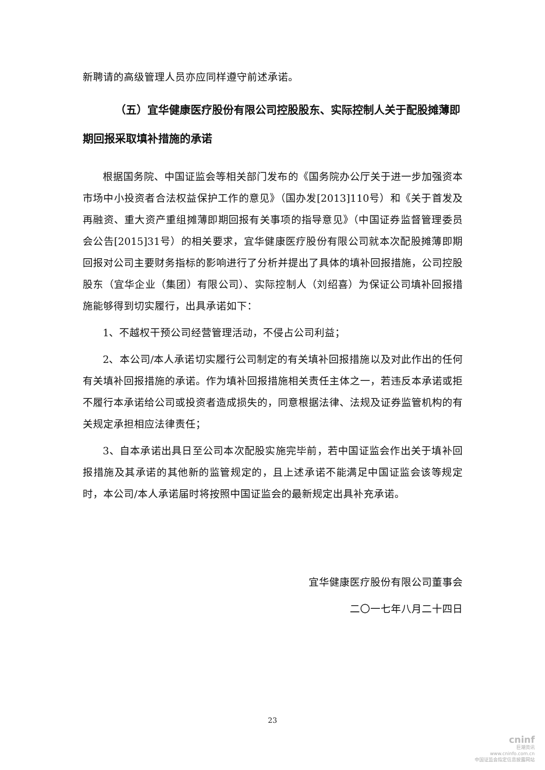新聘请的高级管理人员亦应同样遵守前述承诺。
（五）宜华健康医疗股份有限公司控股股东、实际控制人关于配股摊薄即期回报采取填补措施的承诺
根据国务院、中国证监会等相关部门发布的《国务院办公厅关于进一步加强资本市场中小投资者合法权益保护工作的意见》（国办发[2013]110号）和《关于首发及再融资、重大资产重组摊薄即期回报有关事项的指导意见》（中国证券监督管理委员会公告[2015]31号）的相关要求，宜华健康医疗股份有限公司就本次配股摊薄即期回报对公司主要财务指标的影响进行了分析并提出了具体的填补回报措施，公司控股股东（宜华企业（集团）有限公司）、实际控制人（刘绍喜）为保证公司填补回报措施能够得到切实履行，出具承诺如下：
1、不越权干预公司经营管理活动，不侵占公司利益；
2、本公司/本人承诺切实履行公司制定的有关填补回报措施以及对此作出的任何有关填补回报措施的承诺。作为填补回报措施相关责任主体之一，若违反本承诺或拒不履行本承诺给公司或投资者造成损失的，同意根据法律、法规及证券监管机构的有关规定承担相应法律责任；
3、自本承诺出具日至公司本次配股实施完毕前，若中国证监会作出关于填补回报措施及其承诺的其他新的监管规定的，且上述承诺不能满足中国证监会该等规定时，本公司/本人承诺届时将按照中国证监会的最新规定出具补充承诺。
宜华健康医疗股份有限公司董事会
二〇一七年八月二十四日
23
cninf
巨潮资讯
www.cninfo.com.cn
中国证监会指定信息披露网站